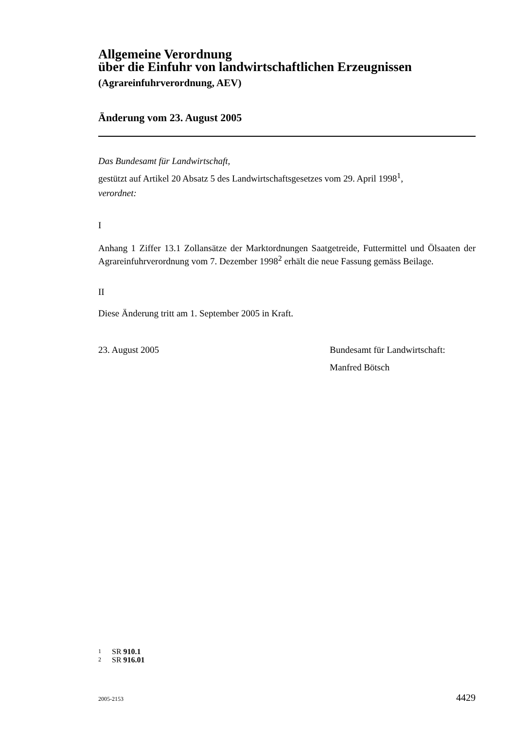Allgemeine Verordnung
über die Einfuhr von landwirtschaftlichen Erzeugnissen
(Agrareinfuhrverordnung, AEV)
Änderung vom 23. August 2005
Das Bundesamt für Landwirtschaft,
gestützt auf Artikel 20 Absatz 5 des Landwirtschaftsgesetzes vom 29. April 1998<sup>1</sup>,
verordnet:
I
Anhang 1 Ziffer 13.1 Zollansätze der Marktordnungen Saatgetreide, Futtermittel und Ölsaaten der Agrareinfuhrverordnung vom 7. Dezember 1998<sup>2</sup> erhält die neue Fassung gemäss Beilage.
II
Diese Änderung tritt am 1. September 2005 in Kraft.
23. August 2005 Bundesamt für Landwirtschaft:
Manfred Bötsch
1 SR 910.1
2 SR 916.01
2005-2153 4429